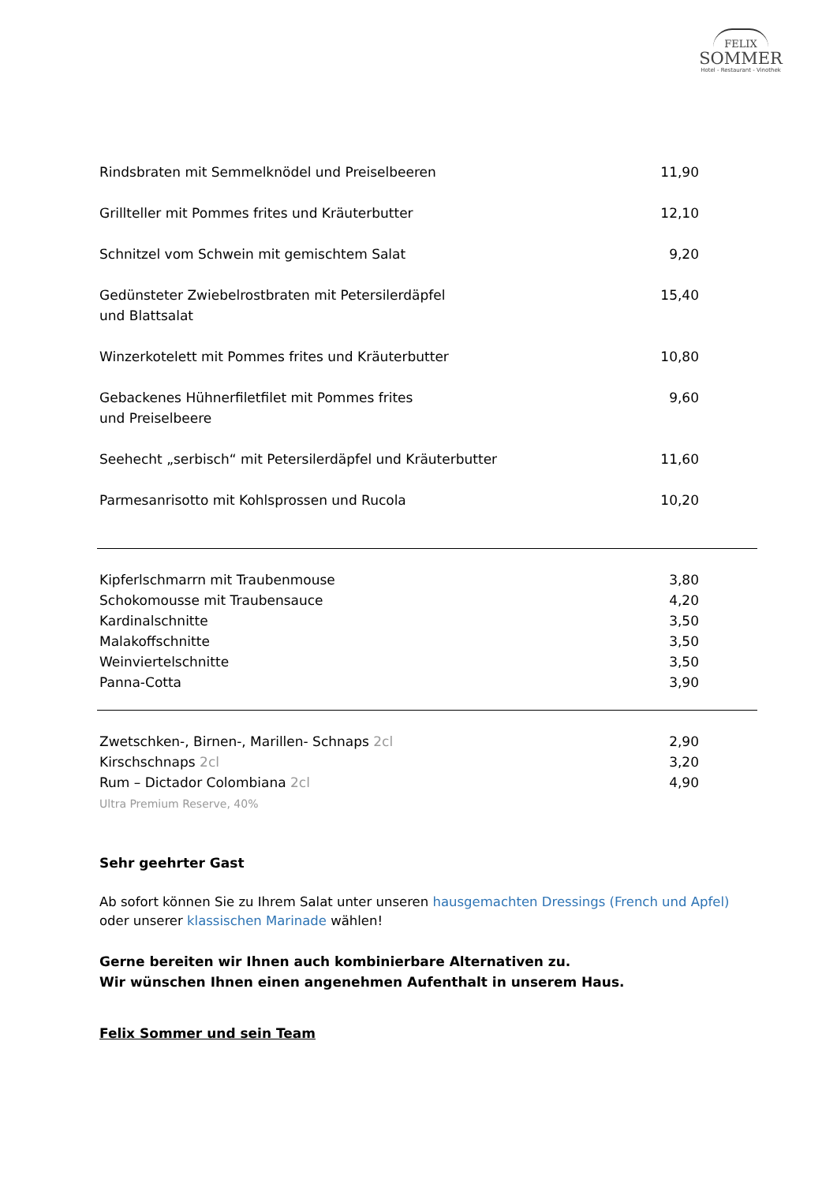FELIX
SOMMER
Hotel - Restaurant - Vinothek
| Rindsbraten mit Semmelknödel und Preiselbeeren | 11,90 |
| Grillteller mit Pommes frites und Kräuterbutter | 12,10 |
| Schnitzel vom Schwein mit gemischtem Salat | 9,20 |
| Gedünsteter Zwiebelrostbraten mit Petersilerdäpfel und Blattsalat | 15,40 |
| Winzerkotelett mit Pommes frites und Kräuterbutter | 10,80 |
| Gebackenes Hühnerfiletfilet mit Pommes frites und Preiselbeere | 9,60 |
| Seehecht „serbisch“ mit Petersilerdäpfel und Kräuterbutter | 11,60 |
| Parmesanrisotto mit Kohlsprossen und Rucola | 10,20 |
| Kipferlschmarrn mit Traubenmouse | 3,80 |
| Schokomousse mit Traubensauce | 4,20 |
| Kardinalschnitte | 3,50 |
| Malakoffschnitte | 3,50 |
| Weinviertelschnitte | 3,50 |
| Panna-Cotta | 3,90 |
| Zwetschken-, Birnen-, Marillen- Schnaps 2cl | 2,90 |
| Kirschschnaps 2cl | 3,20 |
| Rum – Dictador Colombiana 2cl Ultra Premium Reserve, 40% | 4,90 |
Sehr geehrter Gast
Ab sofort können Sie zu Ihrem Salat unter unseren hausgemachten Dressings (French und Apfel) oder unserer klassischen Marinade wählen!
Gerne bereiten wir Ihnen auch kombinierbare Alternativen zu.
Wir wünschen Ihnen einen angenehmen Aufenthalt in unserem Haus.
Felix Sommer und sein Team